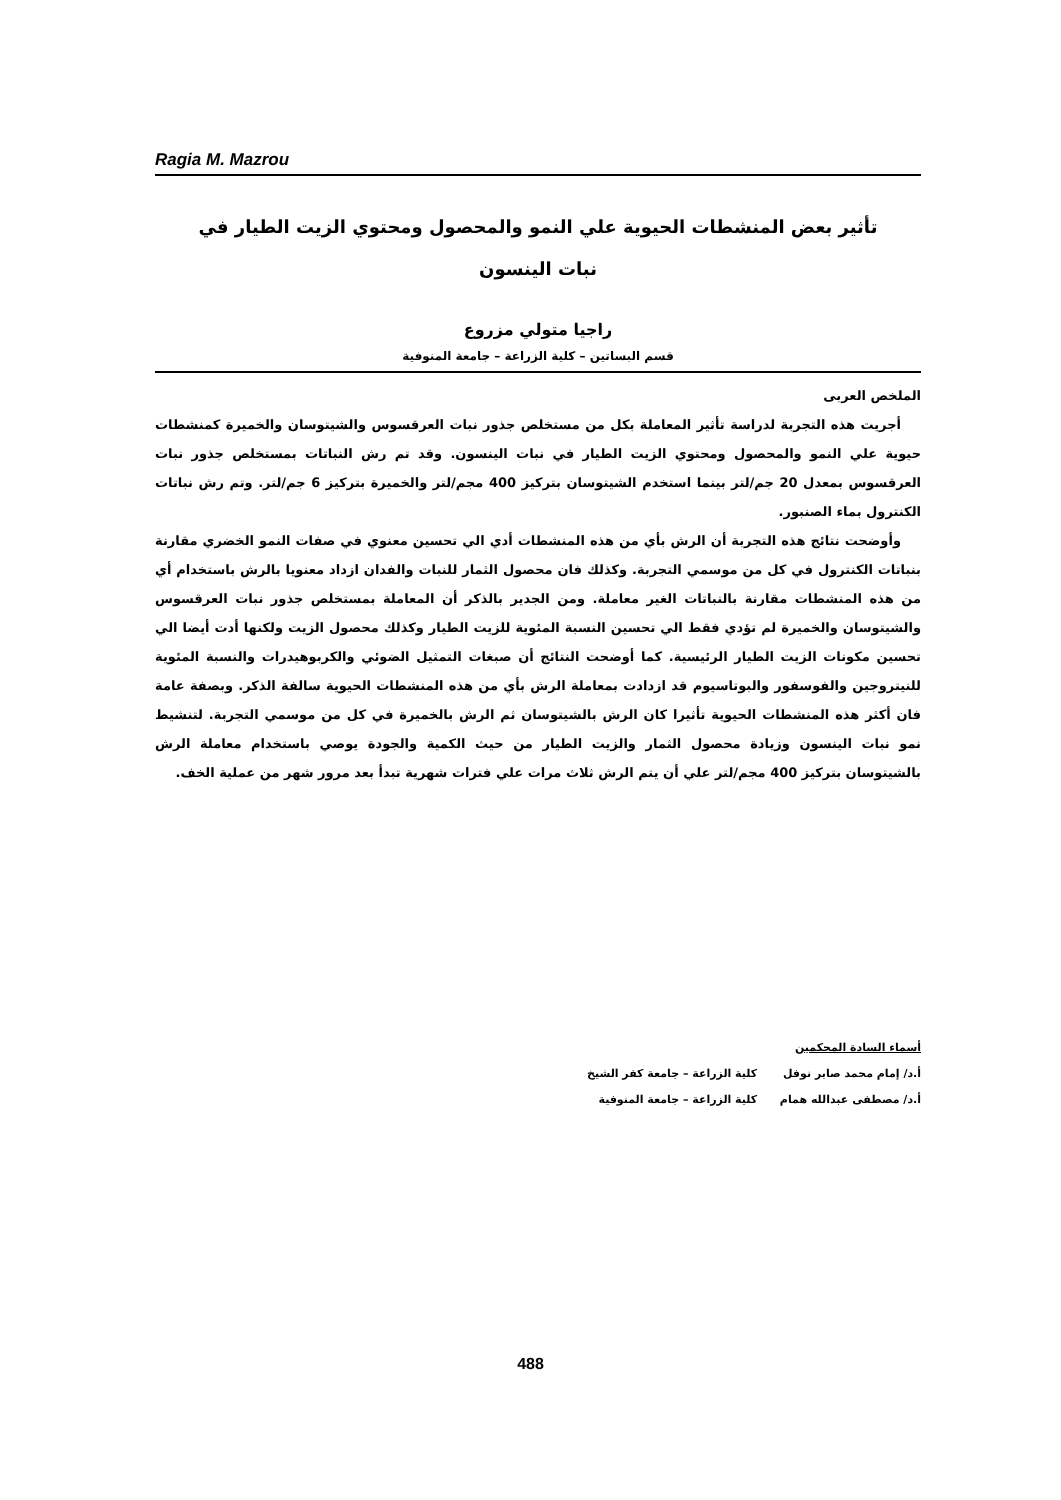Ragia M. Mazrou
تأثير بعض المنشطات الحيوية علي النمو والمحصول ومحتوي الزيت الطيار في نبات الينسون
راجيا متولي مزروع
قسم البساتين – كلية الزراعة – جامعة المنوفية
الملخص العربى
أجريت هذه التجربة لدراسة تأثير المعاملة بكل من مستخلص جذور نبات العرقسوس والشيتوسان والخميرة كمنشطات حيوية علي النمو والمحصول ومحتوي الزيت الطيار في نبات الينسون. وقد تم رش النباتات بمستخلص جذور نبات العرقسوس بمعدل 20 جم/لتر بينما استخدم الشيتوسان بتركيز 400 مجم/لتر والخميرة بتركيز 6 جم/لتر. وتم رش نباتات الكنترول بماء الصنبور.
وأوضحت نتائج هذه التجربة أن الرش بأي من هذه المنشطات أدي الي تحسين معنوي في صفات النمو الخضري مقارنة بنباتات الكنترول في كل من موسمي التجربة. وكذلك فان محصول الثمار للنبات والفدان ازداد معنويا بالرش باستخدام أي من هذه المنشطات مقارنة بالنباتات الغير معاملة. ومن الجدير بالذكر أن المعاملة بمستخلص جذور نبات العرقسوس والشيتوسان والخميرة لم تؤدي فقط الي تحسين النسبة المئوية للزيت الطيار وكذلك محصول الزيت ولكنها أدت أيضا الي تحسين مكونات الزيت الطيار الرئيسية. كما أوضحت النتائج أن صبغات التمثيل الضوئي والكربوهيدرات والنسبة المئوية للنيتروجين والفوسفور والبوتاسيوم قد ازدادت بمعاملة الرش بأي من هذه المنشطات الحيوية سالفة الذكر. وبصفة عامة فان أكثر هذه المنشطات الحيوية تأثيرا كان الرش بالشيتوسان ثم الرش بالخميرة في كل من موسمي التجربة. لتنشيط نمو نبات الينسون وزيادة محصول الثمار والزيت الطيار من حيث الكمية والجودة يوصي باستخدام معاملة الرش بالشيتوسان بتركيز 400 مجم/لتر علي أن يتم الرش ثلاث مرات علي فترات شهرية تبدأ بعد مرور شهر من عملية الخف.
أسماء السادة المحكمين
أ.د/ إمام محمد صابر نوفل كلية الزراعة – جامعة كفر الشيخ
أ.د/ مصطفى عبدالله همام كلية الزراعة – جامعة المنوفية
488